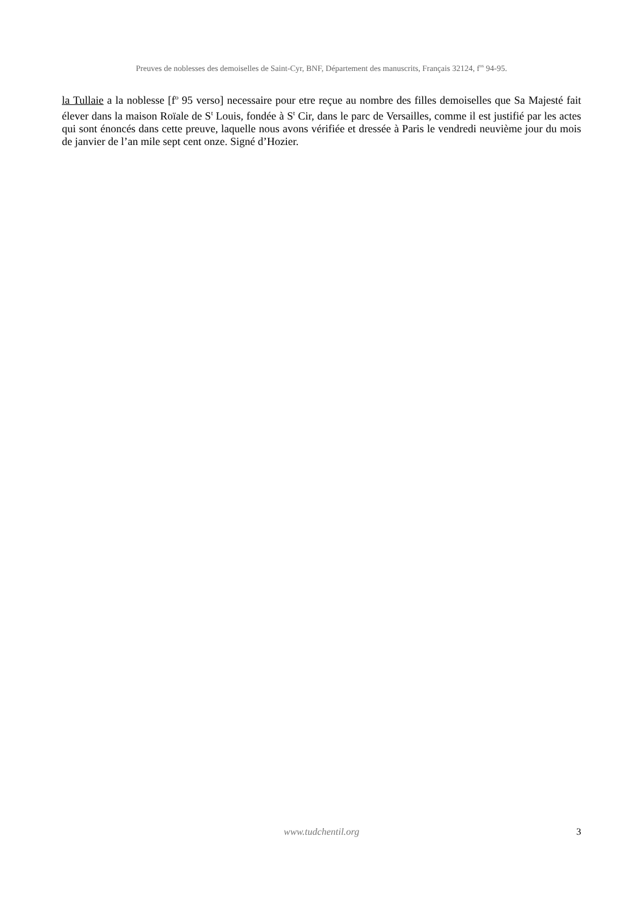Preuves de noblesses des demoiselles de Saint-Cyr, BNF, Département des manuscrits, Français 32124, f<sup>os</sup> 94-95.
la Tullaie a la noblesse [f<sup>o</sup> 95 verso] necessaire pour etre reçue au nombre des filles demoiselles que Sa Majesté fait élever dans la maison Roïale de S<sup>t</sup> Louis, fondée à S<sup>t</sup> Cir, dans le parc de Versailles, comme il est justifié par les actes qui sont énoncés dans cette preuve, laquelle nous avons vérifiée et dressée à Paris le vendredi neuvième jour du mois de janvier de l’an mile sept cent onze. Signé d’Hozier.
www.tudchentil.org
3